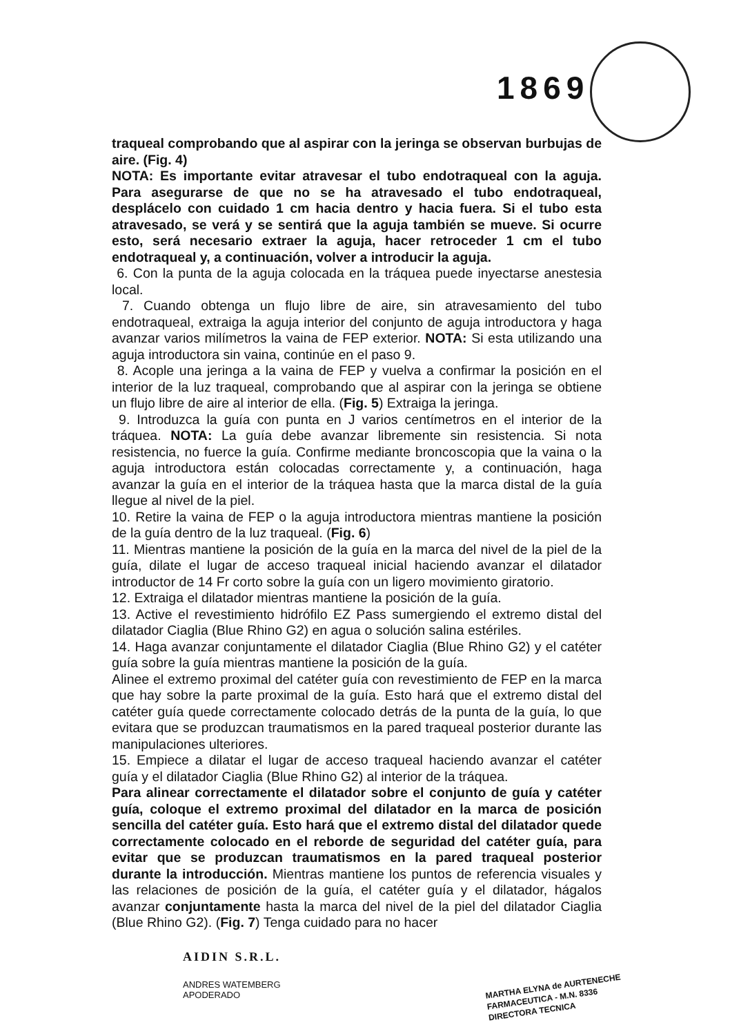1869
traqueal comprobando que al aspirar con la jeringa se observan burbujas de aire. (Fig. 4)
NOTA: Es importante evitar atravesar el tubo endotraqueal con la aguja. Para asegurarse de que no se ha atravesado el tubo endotraqueal, desplácelo con cuidado 1 cm hacia dentro y hacia fuera. Si el tubo esta atravesado, se verá y se sentirá que la aguja también se mueve. Si ocurre esto, será necesario extraer la aguja, hacer retroceder 1 cm el tubo endotraqueal y, a continuación, volver a introducir la aguja.
6. Con la punta de la aguja colocada en la tráquea puede inyectarse anestesia local.
7. Cuando obtenga un flujo libre de aire, sin atravesamiento del tubo endotraqueal, extraiga la aguja interior del conjunto de aguja introductora y haga avanzar varios milímetros la vaina de FEP exterior. NOTA: Si esta utilizando una aguja introductora sin vaina, continúe en el paso 9.
8. Acople una jeringa a la vaina de FEP y vuelva a confirmar la posición en el interior de la luz traqueal, comprobando que al aspirar con la jeringa se obtiene un flujo libre de aire al interior de ella. (Fig. 5) Extraiga la jeringa.
9. Introduzca la guía con punta en J varios centímetros en el interior de la tráquea. NOTA: La guía debe avanzar libremente sin resistencia. Si nota resistencia, no fuerce la guía. Confirme mediante broncoscopia que la vaina o la aguja introductora están colocadas correctamente y, a continuación, haga avanzar la guía en el interior de la tráquea hasta que la marca distal de la guía llegue al nivel de la piel.
10. Retire la vaina de FEP o la aguja introductora mientras mantiene la posición de la guía dentro de la luz traqueal. (Fig. 6)
11. Mientras mantiene la posición de la guía en la marca del nivel de la piel de la guía, dilate el lugar de acceso traqueal inicial haciendo avanzar el dilatador introductor de 14 Fr corto sobre la guía con un ligero movimiento giratorio.
12. Extraiga el dilatador mientras mantiene la posición de la guía.
13. Active el revestimiento hidrófilo EZ Pass sumergiendo el extremo distal del dilatador Ciaglia (Blue Rhino G2) en agua o solución salina estériles.
14. Haga avanzar conjuntamente el dilatador Ciaglia (Blue Rhino G2) y el catéter guía sobre la guía mientras mantiene la posición de la guía.
Alinee el extremo proximal del catéter guía con revestimiento de FEP en la marca que hay sobre la parte proximal de la guía. Esto hará que el extremo distal del catéter guía quede correctamente colocado detrás de la punta de la guía, lo que evitara que se produzcan traumatismos en la pared traqueal posterior durante las manipulaciones ulteriores.
15. Empiece a dilatar el lugar de acceso traqueal haciendo avanzar el catéter guía y el dilatador Ciaglia (Blue Rhino G2) al interior de la tráquea.
Para alinear correctamente el dilatador sobre el conjunto de guía y catéter guía, coloque el extremo proximal del dilatador en la marca de posición sencilla del catéter guía. Esto hará que el extremo distal del dilatador quede correctamente colocado en el reborde de seguridad del catéter guía, para evitar que se produzcan traumatismos en la pared traqueal posterior durante la introducción. Mientras mantiene los puntos de referencia visuales y las relaciones de posición de la guía, el catéter guía y el dilatador, hágalos avanzar conjuntamente hasta la marca del nivel de la piel del dilatador Ciaglia (Blue Rhino G2). (Fig. 7) Tenga cuidado para no hacer
AIDIN S.R.L.
ANDRES WATEMBERG
APODERADO
MARTHA ELYNA de AURTENECHE
FARMACEUTICA - M.N. 8336
DIRECTORA TECNICA